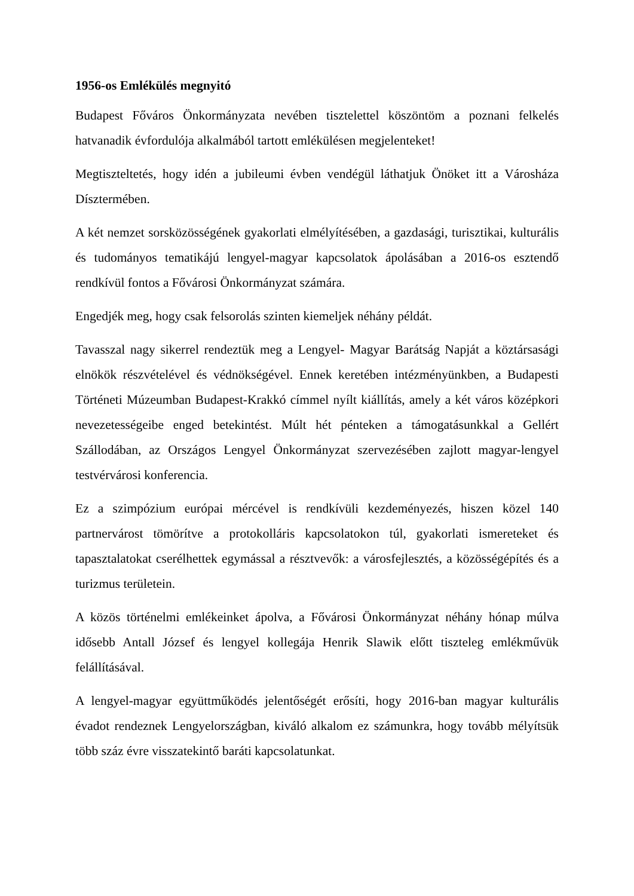1956-os Emlékülés megnyitó
Budapest Főváros Önkormányzata nevében tisztelettel köszöntöm a poznani felkelés hatvanadik évfordulója alkalmából tartott emlékülésen megjelenteket!
Megtiszteltetés, hogy idén a jubileumi évben vendégül láthatjuk Önöket itt a Városháza Dísztermében.
A két nemzet sorsközösségének gyakorlati elmélyítésében, a gazdasági, turisztikai, kulturális és tudományos tematikájú lengyel-magyar kapcsolatok ápolásában a 2016-os esztendő rendkívül fontos a Fővárosi Önkormányzat számára.
Engedjék meg, hogy csak felsorolás szinten kiemeljek néhány példát.
Tavasszal nagy sikerrel rendeztük meg a Lengyel- Magyar Barátság Napját a köztársasági elnökök részvételével és védnökségével. Ennek keretében intézményünkben, a Budapesti Történeti Múzeumban Budapest-Krakkó címmel nyílt kiállítás, amely a két város középkori nevezetességeibe enged betekintést. Múlt hét pénteken a támogatásunkkal a Gellért Szállodában, az Országos Lengyel Önkormányzat szervezésében zajlott magyar-lengyel testvérvárosi konferencia.
Ez a szimpózium európai mércével is rendkívüli kezdeményezés, hiszen közel 140 partnervárost tömörítve a protokolláris kapcsolatokon túl, gyakorlati ismereteket és tapasztalatokat cserélhettek egymással a résztvevők: a városfejlesztés, a közösségépítés és a turizmus területein.
A közös történelmi emlékeinket ápolva, a Fővárosi Önkormányzat néhány hónap múlva idősebb Antall József és lengyel kollegája Henrik Slawik előtt tiszteleg emlékművük felállításával.
A lengyel-magyar együttműködés jelentőségét erősíti, hogy 2016-ban magyar kulturális évadot rendeznek Lengyelországban, kiváló alkalom ez számunkra, hogy tovább mélyítsük több száz évre visszatekintő baráti kapcsolatunkat.